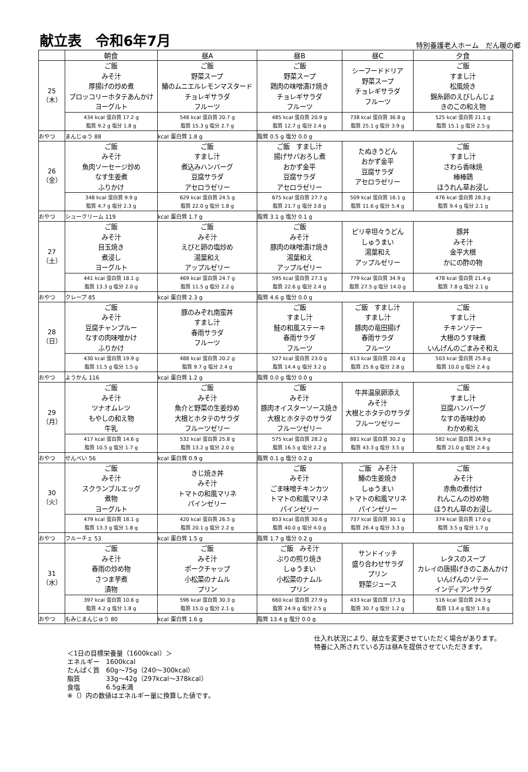献立表　令和6年7月
特別養護老人ホーム　だん暖の郷
| | 朝食 | 昼A | 昼B | 昼C | 夕食 |
| --- | --- | --- | --- | --- | --- |
| 25 （木） | ご飯 みそ汁 厚揚げの炒め煮 ブロッコリーホタテあんかけ ヨーグルト | ご飯 野菜スープ 鰆のムニエルレモンマスタード チョレギサラダ フルーツ | ご飯 野菜スープ 鶏肉の味噌漬け焼き チョレギサラダ フルーツ | シーフードドリア 野菜スープ チョレギサラダ フルーツ | ご飯 すまし汁 松風焼き 錦糸卵のえびしんじょ きのこの和え物 |
| | 434 kcal 蛋白質 17.2 g 脂質 9.2 g 塩分 1.8 g | 548 kcal 蛋白質 20.7 g 脂質 15.3 g 塩分 2.7 g | 485 kcal 蛋白質 20.9 g 脂質 12.7 g 塩分 2.4 g | 738 kcal 蛋白質 36.8 g 脂質 25.1 g 塩分 3.9 g | 525 kcal 蛋白質 21.1 g 脂質 15.1 g 塩分 2.5 g |
| おやつ | まんじゅう 88 | kcal 蛋白質 1.8 g | 脂質 0.5 g 塩分 0.0 g | | |
| 26 （金） | ご飯 みそ汁 魚肉ソーセージ炒め なす生姜煮 ふりかけ | ご飯 すまし汁 煮込みハンバーグ 豆腐サラダ アセロラゼリー | ご飯 すまし汁 揚げサバおろし煮 おかず金平 豆腐サラダ アセロラゼリー | たぬきうどん おかず金平 豆腐サラダ アセロラゼリー | ご飯 すまし汁 さわら香味焼 棒棒鶏 ほうれん草お浸し |
| | 348 kcal 蛋白質 9.9 g 脂質 4.7 g 塩分 2.3 g | 629 kcal 蛋白質 24.5 g 脂質 22.0 g 塩分 1.8 g | 675 kcal 蛋白質 27.7 g 脂質 21.7 g 塩分 3.8 g | 509 kcal 蛋白質 16.1 g 脂質 11.6 g 塩分 5.4 g | 476 kcal 蛋白質 28.3 g 脂質 9.4 g 塩分 2.1 g |
| おやつ | シュークリーム 119 | kcal 蛋白質 1.7 g | 脂質 3.1 g 塩分 0.1 g | | |
| 27 （土） | ご飯 みそ汁 目玉焼き 煮浸し ヨーグルト | ご飯 みそ汁 えびと卵の塩炒め 湯葉和え アップルゼリー | ご飯 みそ汁 豚肉の味噌漬け焼き 湯葉和え アップルゼリー | ピリ辛坦々うどん しゅうまい 湯葉和え アップルゼリー | 豚丼 みそ汁 金平大根 かにの酢の物 |
| | 441 kcal 蛋白質 18.1 g 脂質 13.3 g 塩分 2.0 g | 469 kcal 蛋白質 24.7 g 脂質 11.5 g 塩分 2.2 g | 595 kcal 蛋白質 27.3 g 脂質 22.6 g 塩分 2.4 g | 779 kcal 蛋白質 34.9 g 脂質 27.5 g 塩分 14.0 g | 478 kcal 蛋白質 21.4 g 脂質 7.8 g 塩分 2.1 g |
| おやつ | クレープ 85 | kcal 蛋白質 2.3 g | 脂質 4.6 g 塩分 0.0 g | | |
| 28 （日） | ご飯 みそ汁 豆腐チャンプルー なすの肉味噌かけ ふりかけ | 豚のみぞれ南蛮丼 すまし汁 春雨サラダ フルーツ | ご飯 すまし汁 鮭の和風ステーキ 春雨サラダ フルーツ | ご飯 すまし汁 すまし汁 豚肉の竜田揚げ 春雨サラダ フルーツ | ご飯 すまし汁 チキンソテー 大根のうす味煮 いんげんのごまみそ和え |
| | 430 kcal 蛋白質 19.9 g 脂質 11.5 g 塩分 1.5 g | 488 kcal 蛋白質 20.2 g 脂質 9.7 g 塩分 2.4 g | 527 kcal 蛋白質 23.0 g 脂質 14.4 g 塩分 3.2 g | 613 kcal 蛋白質 20.4 g 脂質 25.6 g 塩分 2.8 g | 503 kcal 蛋白質 25.8 g 脂質 10.0 g 塩分 2.4 g |
| おやつ | ようかん 116 | kcal 蛋白質 1.2 g | 脂質 0.0 g 塩分 0.0 g | | |
| 29 （月） | ご飯 みそ汁 ツナオムレツ もやしの和え物 牛乳 | ご飯 みそ汁 魚介と野菜の生姜炒め 大根とホタテのサラダ フルーツゼリー | ご飯 みそ汁 豚肉オイスターソース焼き 大根とホタテのサラダ フルーツゼリー | 牛丼温泉卵添え みそ汁 大根とホタテのサラダ フルーツゼリー | ご飯 すまし汁 豆腐ハンバーグ なすの香味炒め わかめ和え |
| | 417 kcal 蛋白質 14.6 g 脂質 10.5 g 塩分 1.7 g | 532 kcal 蛋白質 25.8 g 脂質 13.2 g 塩分 2.0 g | 575 kcal 蛋白質 28.2 g 脂質 16.5 g 塩分 2.2 g | 881 kcal 蛋白質 30.2 g 脂質 43.3 g 塩分 3.5 g | 582 kcal 蛋白質 24.9 g 脂質 21.0 g 塩分 2.4 g |
| おやつ | せんべい 56 | kcal 蛋白質 0.9 g | 脂質 0.1 g 塩分 0.2 g | | |
| 30 （火） | ご飯 みそ汁 スクランブルエッグ 煮物 ヨーグルト | きじ焼き丼 みそ汁 トマトの和風マリネ パインゼリー | ご飯 みそ汁 ごま味噌チキンカツ トマトの和風マリネ パインゼリー | ご飯 みそ汁 鰆の生姜焼き しゅうまい トマトの和風マリネ パインゼリー | ご飯 みそ汁 赤魚の煮付け れんこんの炒め物 ほうれん草のお浸し |
| | 479 kcal 蛋白質 18.1 g 脂質 13.3 g 塩分 1.8 g | 420 kcal 蛋白質 26.5 g 脂質 20.1 g 塩分 2.2 g | 853 kcal 蛋白質 30.6 g 脂質 40.0 g 塩分 4.0 g | 737 kcal 蛋白質 30.1 g 脂質 26.4 g 塩分 3.3 g | 374 kcal 蛋白質 17.0 g 脂質 3.5 g 塩分 1.7 g |
| おやつ | フルーチェ 53 | kcal 蛋白質 1.5 g | 脂質 1.7 g 塩分 0.2 g | | |
| 31 （水） | ご飯 みそ汁 春雨の炒め物 さつま芋煮 漬物 | ご飯 みそ汁 ポークチャップ 小松菜のナムル プリン | ご飯 みそ汁 ぶりの照り焼き しゅうまい 小松菜のナムル プリン | サンドイッチ 盛り合わせサラダ プリン 野菜ジュース | ご飯 レタスのスープ カレイの唐揚げきのこあんかけ いんげんのソテー インディアンサラダ |
| | 397 kcal 蛋白質 10.6 g 脂質 4.2 g 塩分 1.8 g | 596 kcal 蛋白質 30.3 g 脂質 15.0 g 塩分 2.1 g | 660 kcal 蛋白質 27.9 g 脂質 24.9 g 塩分 2.5 g | 433 kcal 蛋白質 17.3 g 脂質 30.7 g 塩分 1.2 g | 516 kcal 蛋白質 24.3 g 脂質 13.4 g 塩分 1.8 g |
| おやつ | もみじまんじゅう 80 | kcal 蛋白質 1.6 g | 脂質 13.4 g 塩分 0.0 g | | |
＜1日の目標栄養量（1600kcal）＞
エネルギー　1600kcal
たんぱく質　60g～75g（240～300kcal）
脂質　　　　33g～42g（297kcal～378kcal）
食塩　　　　6.5g未満
※（）内の数値はエネルギー量に換算した値です。
仕入れ状況により、献立を変更させていただく場合があります。
特養に入所されている方は昼Aを提供させていただきます。